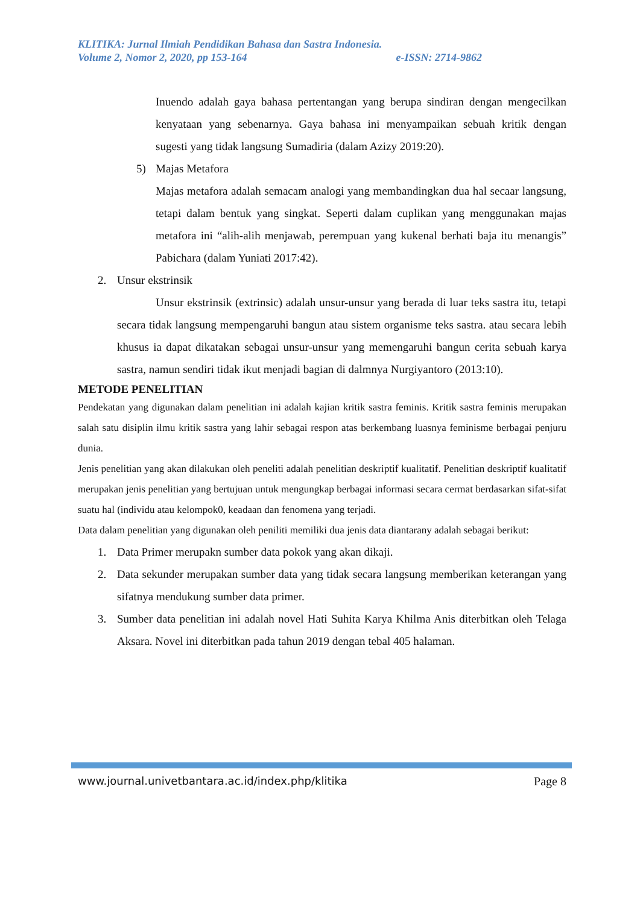KLITIKA: Jurnal Ilmiah Pendidikan Bahasa dan Sastra Indonesia.
Volume 2, Nomor 2, 2020, pp 153-164 e-ISSN: 2714-9862
Inuendo adalah gaya bahasa pertentangan yang berupa sindiran dengan mengecilkan kenyataan yang sebenarnya. Gaya bahasa ini menyampaikan sebuah kritik dengan sugesti yang tidak langsung Sumadiria (dalam Azizy 2019:20).
5) Majas Metafora
Majas metafora adalah semacam analogi yang membandingkan dua hal secaar langsung, tetapi dalam bentuk yang singkat. Seperti dalam cuplikan yang menggunakan majas metafora ini “alih-alih menjawab, perempuan yang kukenal berhati baja itu menangis” Pabichara (dalam Yuniati 2017:42).
2. Unsur ekstrinsik
Unsur ekstrinsik (extrinsic) adalah unsur-unsur yang berada di luar teks sastra itu, tetapi secara tidak langsung mempengaruhi bangun atau sistem organisme teks sastra. atau secara lebih khusus ia dapat dikatakan sebagai unsur-unsur yang memengaruhi bangun cerita sebuah karya sastra, namun sendiri tidak ikut menjadi bagian di dalmnya Nurgiyantoro (2013:10).
METODE PENELITIAN
Pendekatan yang digunakan dalam penelitian ini adalah kajian kritik sastra feminis. Kritik sastra feminis merupakan salah satu disiplin ilmu kritik sastra yang lahir sebagai respon atas berkembang luasnya feminisme berbagai penjuru dunia.
Jenis penelitian yang akan dilakukan oleh peneliti adalah penelitian deskriptif kualitatif. Penelitian deskriptif kualitatif merupakan jenis penelitian yang bertujuan untuk mengungkap berbagai informasi secara cermat berdasarkan sifat-sifat suatu hal (individu atau kelompok0, keadaan dan fenomena yang terjadi.
Data dalam penelitian yang digunakan oleh peniliti memiliki dua jenis data diantarany adalah sebagai berikut:
1. Data Primer merupakn sumber data pokok yang akan dikaji.
2. Data sekunder merupakan sumber data yang tidak secara langsung memberikan keterangan yang sifatnya mendukung sumber data primer.
3. Sumber data penelitian ini adalah novel Hati Suhita Karya Khilma Anis diterbitkan oleh Telaga Aksara. Novel ini diterbitkan pada tahun 2019 dengan tebal 405 halaman.
www.journal.univetbantara.ac.id/index.php/klitika Page 8